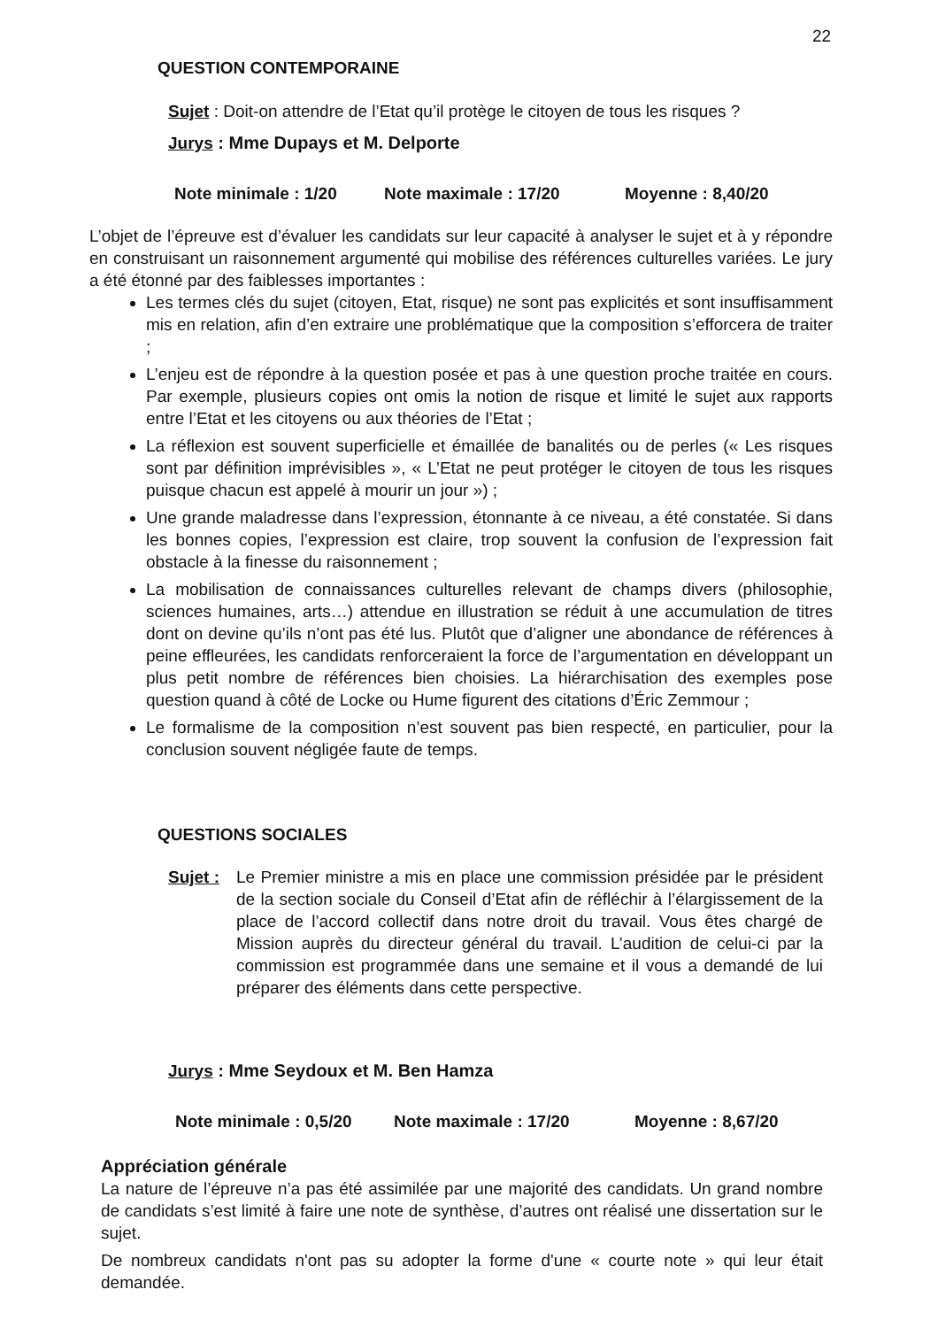22
QUESTION CONTEMPORAINE
Sujet : Doit-on attendre de l’Etat qu’il protège le citoyen de tous les risques ?
Jurys : Mme Dupays et M. Delporte
Note minimale : 1/20 Note maximale : 17/20 Moyenne : 8,40/20
L’objet de l’épreuve est d’évaluer les candidats sur leur capacité à analyser le sujet et à y répondre en construisant un raisonnement argumenté qui mobilise des références culturelles variées. Le jury a été étonné par des faiblesses importantes :
Les termes clés du sujet (citoyen, Etat, risque) ne sont pas explicités et sont insuffisamment mis en relation, afin d’en extraire une problématique que la composition s’efforcera de traiter ;
L’enjeu est de répondre à la question posée et pas à une question proche traitée en cours. Par exemple, plusieurs copies ont omis la notion de risque et limité le sujet aux rapports entre l’Etat et les citoyens ou aux théories de l’Etat ;
La réflexion est souvent superficielle et émaillée de banalités ou de perles (« Les risques sont par définition imprévisibles », « L’Etat ne peut protéger le citoyen de tous les risques puisque chacun est appelé à mourir un jour ») ;
Une grande maladresse dans l’expression, étonnante à ce niveau, a été constatée. Si dans les bonnes copies, l’expression est claire, trop souvent la confusion de l’expression fait obstacle à la finesse du raisonnement ;
La mobilisation de connaissances culturelles relevant de champs divers (philosophie, sciences humaines, arts…) attendue en illustration se réduit à une accumulation de titres dont on devine qu’ils n’ont pas été lus. Plutôt que d’aligner une abondance de références à peine effleurées, les candidats renforceraient la force de l’argumentation en développant un plus petit nombre de références bien choisies. La hiérarchisation des exemples pose question quand à côté de Locke ou Hume figurent des citations d’Éric Zemmour ;
Le formalisme de la composition n’est souvent pas bien respecté, en particulier, pour la conclusion souvent négligée faute de temps.
QUESTIONS SOCIALES
Sujet :
Le Premier ministre a mis en place une commission présidée par le président de la section sociale du Conseil d’Etat afin de réfléchir à l’élargissement de la place de l’accord collectif dans notre droit du travail. Vous êtes chargé de Mission auprès du directeur général du travail. L’audition de celui-ci par la commission est programmée dans une semaine et il vous a demandé de lui préparer des éléments dans cette perspective.
Jurys : Mme Seydoux et M. Ben Hamza
Note minimale : 0,5/20 Note maximale : 17/20 Moyenne : 8,67/20
Appréciation générale
La nature de l’épreuve n’a pas été assimilée par une majorité des candidats. Un grand nombre de candidats s’est limité à faire une note de synthèse, d’autres ont réalisé une dissertation sur le sujet.
De nombreux candidats n'ont pas su adopter la forme d'une « courte note » qui leur était demandée.